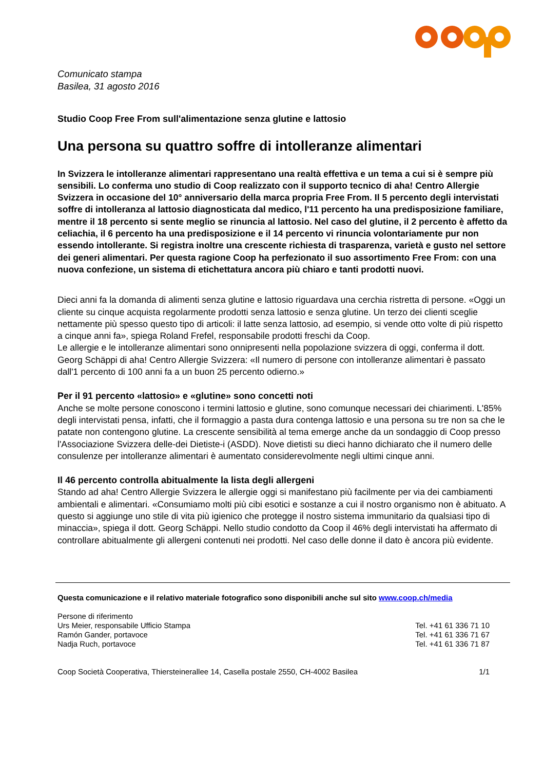Comunicato stampa
Basilea, 31 agosto 2016
Studio Coop Free From sull'alimentazione senza glutine e lattosio
Una persona su quattro soffre di intolleranze alimentari
In Svizzera le intolleranze alimentari rappresentano una realtà effettiva e un tema a cui si è sempre più sensibili. Lo conferma uno studio di Coop realizzato con il supporto tecnico di aha! Centro Allergie Svizzera in occasione del 10° anniversario della marca propria Free From. Il 5 percento degli intervistati soffre di intolleranza al lattosio diagnosticata dal medico, l'11 percento ha una predisposizione familiare, mentre il 18 percento si sente meglio se rinuncia al lattosio. Nel caso del glutine, il 2 percento è affetto da celiachia, il 6 percento ha una predisposizione e il 14 percento vi rinuncia volontariamente pur non essendo intollerante. Si registra inoltre una crescente richiesta di trasparenza, varietà e gusto nel settore dei generi alimentari. Per questa ragione Coop ha perfezionato il suo assortimento Free From: con una nuova confezione, un sistema di etichettatura ancora più chiaro e tanti prodotti nuovi.
Dieci anni fa la domanda di alimenti senza glutine e lattosio riguardava una cerchia ristretta di persone. «Oggi un cliente su cinque acquista regolarmente prodotti senza lattosio e senza glutine. Un terzo dei clienti sceglie nettamente più spesso questo tipo di articoli: il latte senza lattosio, ad esempio, si vende otto volte di più rispetto a cinque anni fa», spiega Roland Frefel, responsabile prodotti freschi da Coop.
Le allergie e le intolleranze alimentari sono onnipresenti nella popolazione svizzera di oggi, conferma il dott. Georg Schäppi di aha! Centro Allergie Svizzera: «Il numero di persone con intolleranze alimentari è passato dall'1 percento di 100 anni fa a un buon 25 percento odierno.»
Per il 91 percento «lattosio» e «glutine» sono concetti noti
Anche se molte persone conoscono i termini lattosio e glutine, sono comunque necessari dei chiarimenti. L'85% degli intervistati pensa, infatti, che il formaggio a pasta dura contenga lattosio e una persona su tre non sa che le patate non contengono glutine. La crescente sensibilità al tema emerge anche da un sondaggio di Coop presso l'Associazione Svizzera delle-dei Dietiste-i (ASDD). Nove dietisti su dieci hanno dichiarato che il numero delle consulenze per intolleranze alimentari è aumentato considerevolmente negli ultimi cinque anni.
Il 46 percento controlla abitualmente la lista degli allergeni
Stando ad aha! Centro Allergie Svizzera le allergie oggi si manifestano più facilmente per via dei cambiamenti ambientali e alimentari. «Consumiamo molti più cibi esotici e sostanze a cui il nostro organismo non è abituato. A questo si aggiunge uno stile di vita più igienico che protegge il nostro sistema immunitario da qualsiasi tipo di minaccia», spiega il dott. Georg Schäppi. Nello studio condotto da Coop il 46% degli intervistati ha affermato di controllare abitualmente gli allergeni contenuti nei prodotti. Nel caso delle donne il dato è ancora più evidente.
Questa comunicazione e il relativo materiale fotografico sono disponibili anche sul sito www.coop.ch/media
Persone di riferimento
Urs Meier, responsabile Ufficio Stampa Tel. +41 61 336 71 10
Ramón Gander, portavoce Tel. +41 61 336 71 67
Nadja Ruch, portavoce Tel. +41 61 336 71 87
Coop Società Cooperativa, Thiersteinerallee 14, Casella postale 2550, CH-4002 Basilea 1/1